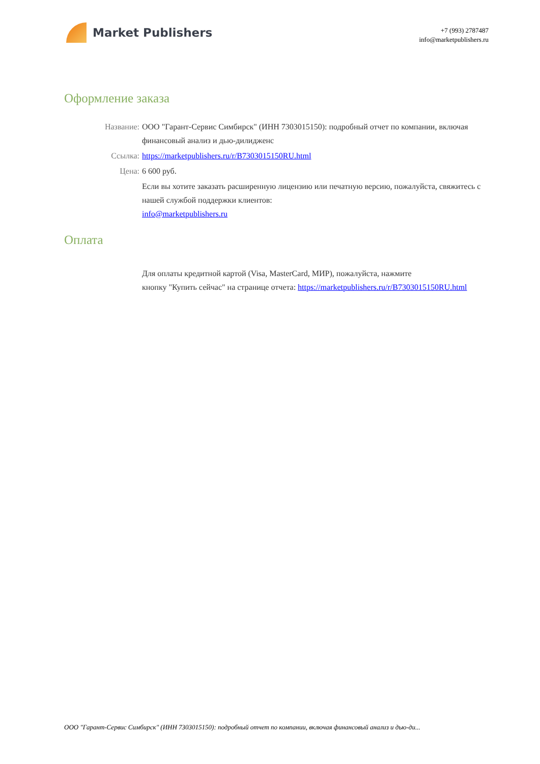Market Publishers
+7 (993) 2787487
info@marketpublishers.ru
Оформление заказа
Название: ООО "Гарант-Сервис Симбирск" (ИНН 7303015150): подробный отчет по компании, включая финансовый анализ и дью-дилидженс
Ссылка: https://marketpublishers.ru/r/B7303015150RU.html
Цена: 6 600 руб.
Если вы хотите заказать расширенную лицензию или печатную версию, пожалуйста, свяжитесь с нашей службой поддержки клиентов:
info@marketpublishers.ru
Оплата
Для оплаты кредитной картой (Visa, MasterCard, МИР), пожалуйста, нажмите
кнопку "Купить сейчас" на странице отчета: https://marketpublishers.ru/r/B7303015150RU.html
ООО "Гарант-Сервис Симбирск" (ИНН 7303015150): подробный отчет по компании, включая финансовый анализ и дью-ди...